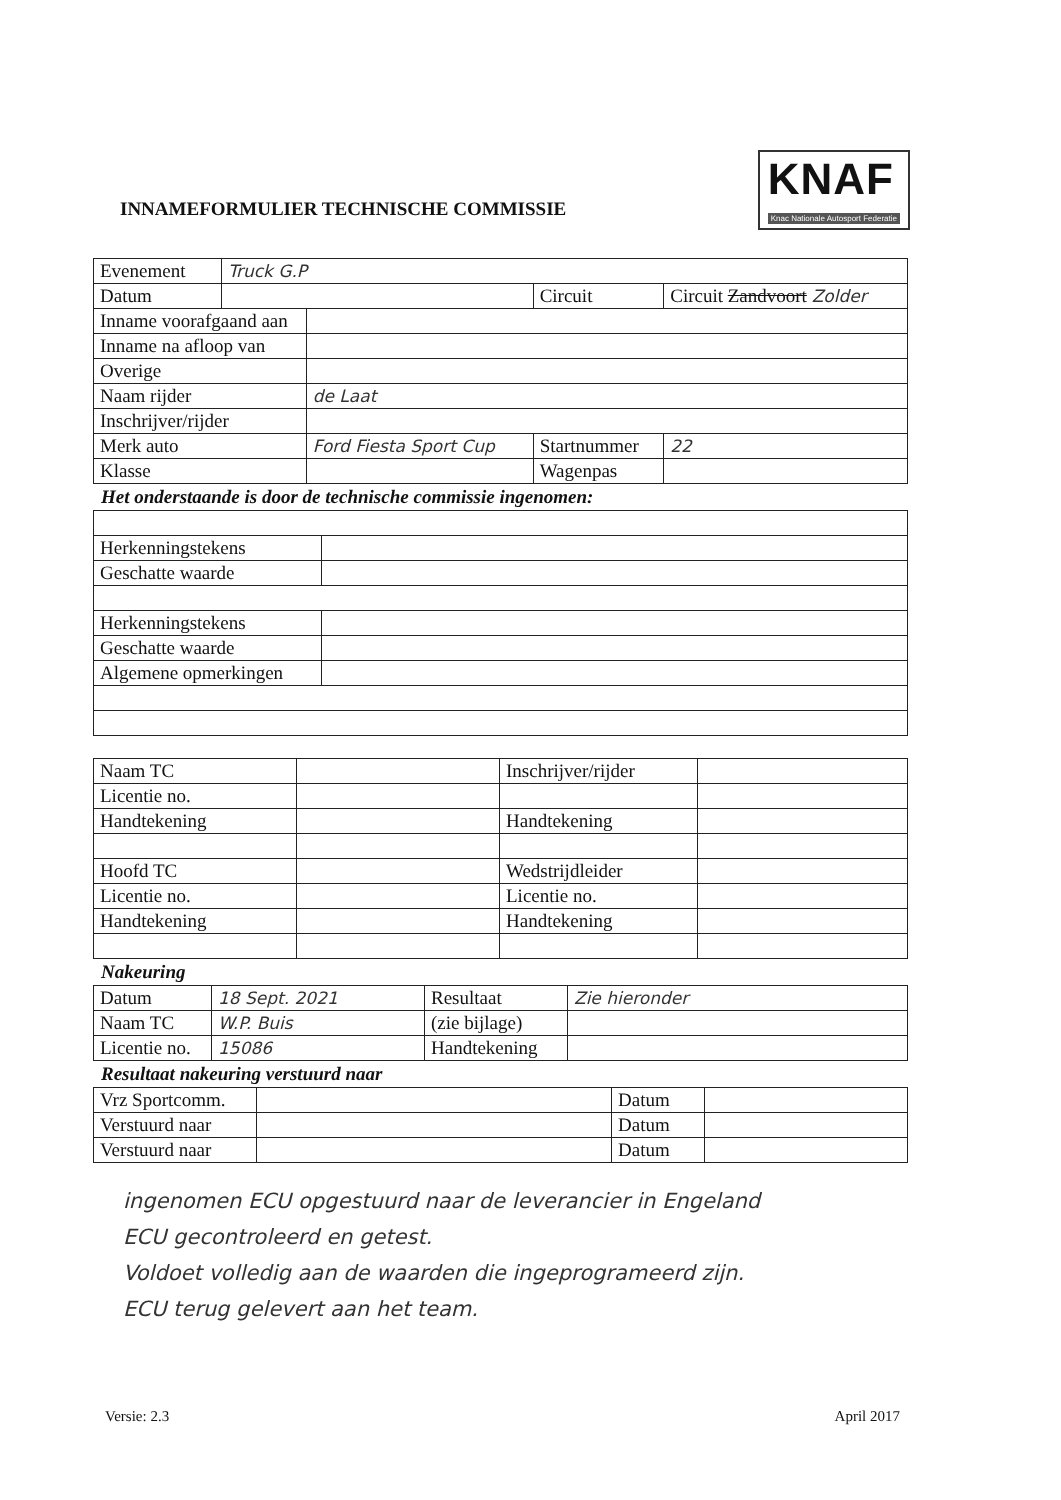INNAMEFORMULIER TECHNISCHE COMMISSIE
KNAF
Knac Nationale Autosport Federatie
| Evenement | Truck G.P | | | |
| Datum | | | Circuit | Circuit Zandvoort Zolder |
| Inname voorafgaand aan | | | | |
| Inname na afloop van | | | | |
| Overige | | | | |
| Naam rijder | | de Laat | | |
| Inschrijver/rijder | | | | |
| Merk auto | | Ford Fiesta Sport Cup | Startnummer | 22 |
| Klasse | | | Wagenpas | |
Het onderstaande is door de technische commissie ingenomen:
| Herkenningstekens | |
| Geschatte waarde | |
| Herkenningstekens | |
| Geschatte waarde | |
| Algemene opmerkingen | |
| Naam TC | | Inschrijver/rijder | |
| Licentie no. | | | |
| Handtekening | | Handtekening | |
| Hoofd TC | | Wedstrijdleider | |
| Licentie no. | | Licentie no. | |
| Handtekening | | Handtekening | |
Nakeuring
| Datum | 18 Sept. 2021 | Resultaat | Zie hieronder |
| Naam TC | W.P. Buis | (zie bijlage) | |
| Licentie no. | 15086 | Handtekening | |
Resultaat nakeuring verstuurd naar
| Vrz Sportcomm. | | Datum | |
| Verstuurd naar | | Datum | |
| Verstuurd naar | | Datum | |
ingenomen ECU opgestuurd naar de leverancier in Engeland
ECU gecontroleerd en getest.
Voldoet volledig aan de waarden die ingeprogrameerd zijn.
ECU terug gelevert aan het team.
Versie: 2.3 April 2017